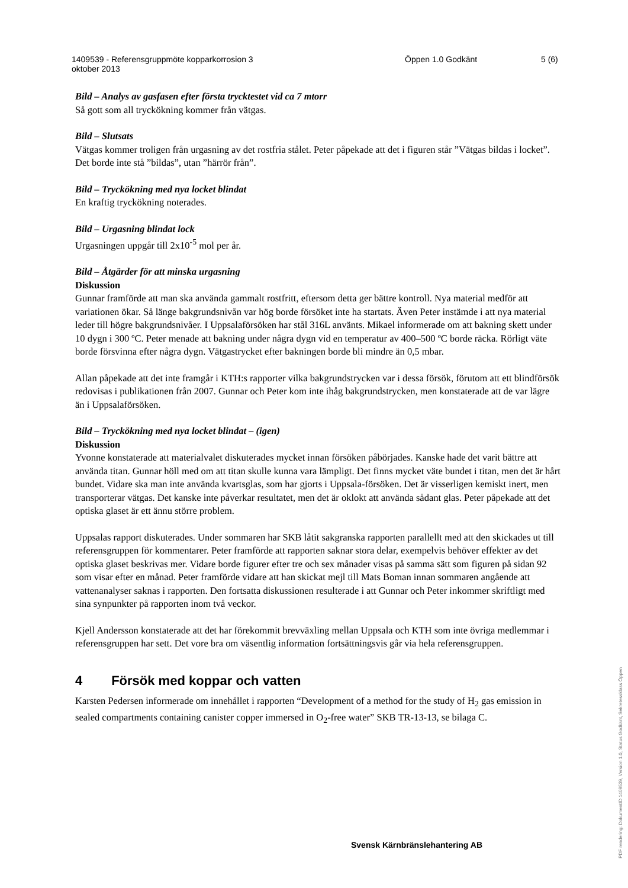1409539 - Referensgruppmöte kopparkorrosion 3
oktober 2013
Öppen 1.0 Godkänt 5 (6)
Bild – Analys av gasfasen efter första trycktestet vid ca 7 mtorr
Så gott som all tryckökning kommer från vätgas.
Bild – Slutsats
Vätgas kommer troligen från urgasning av det rostfria stålet. Peter påpekade att det i figuren står ”Vätgas bildas i locket”. Det borde inte stå ”bildas”, utan ”härrör från”.
Bild – Tryckökning med nya locket blindat
En kraftig tryckökning noterades.
Bild – Urgasning blindat lock
Urgasningen uppgår till 2x10<sup>-5</sup> mol per år.
Bild – Åtgärder för att minska urgasning
Diskussion
Gunnar framförde att man ska använda gammalt rostfritt, eftersom detta ger bättre kontroll. Nya material medför att variationen ökar. Så länge bakgrundsnivån var hög borde försöket inte ha startats. Även Peter instämde i att nya material leder till högre bakgrundsnivåer. I Uppsalaförsöken har stål 316L använts. Mikael informerade om att bakning skett under 10 dygn i 300 ºC. Peter menade att bakning under några dygn vid en temperatur av 400–500 ºC borde räcka. Rörligt väte borde försvinna efter några dygn. Vätgastrycket efter bakningen borde bli mindre än 0,5 mbar.
Allan påpekade att det inte framgår i KTH:s rapporter vilka bakgrundstrycken var i dessa försök, förutom att ett blindförsök redovisas i publikationen från 2007. Gunnar och Peter kom inte ihåg bakgrundstrycken, men konstaterade att de var lägre än i Uppsalaförsöken.
Bild – Tryckökning med nya locket blindat – (igen)
Diskussion
Yvonne konstaterade att materialvalet diskuterades mycket innan försöken påbörjades. Kanske hade det varit bättre att använda titan. Gunnar höll med om att titan skulle kunna vara lämpligt. Det finns mycket väte bundet i titan, men det är hårt bundet. Vidare ska man inte använda kvartsglas, som har gjorts i Uppsala-försöken. Det är visserligen kemiskt inert, men transporterar vätgas. Det kanske inte påverkar resultatet, men det är oklokt att använda sådant glas. Peter påpekade att det optiska glaset är ett ännu större problem.
Uppsalas rapport diskuterades. Under sommaren har SKB låtit sakgranska rapporten parallellt med att den skickades ut till referensgruppen för kommentarer. Peter framförde att rapporten saknar stora delar, exempelvis behöver effekter av det optiska glaset beskrivas mer. Vidare borde figurer efter tre och sex månader visas på samma sätt som figuren på sidan 92 som visar efter en månad. Peter framförde vidare att han skickat mejl till Mats Boman innan sommaren angående att vattenanalyser saknas i rapporten. Den fortsatta diskussionen resulterade i att Gunnar och Peter inkommer skriftligt med sina synpunkter på rapporten inom två veckor.
Kjell Andersson konstaterade att det har förekommit brevväxling mellan Uppsala och KTH som inte övriga medlemmar i referensgruppen har sett. Det vore bra om väsentlig information fortsättningsvis går via hela referensgruppen.
4 Försök med koppar och vatten
Karsten Pedersen informerade om innehållet i rapporten “Development of a method for the study of H<sub>2</sub> gas emission in sealed compartments containing canister copper immersed in O<sub>2</sub>-free water” SKB TR-13-13, se bilaga C.
Svensk Kärnbränslehantering AB
PDF rendering: DokumentID 1409539, Version 1.0, Status Godkänt, Sekretessklass Öppen